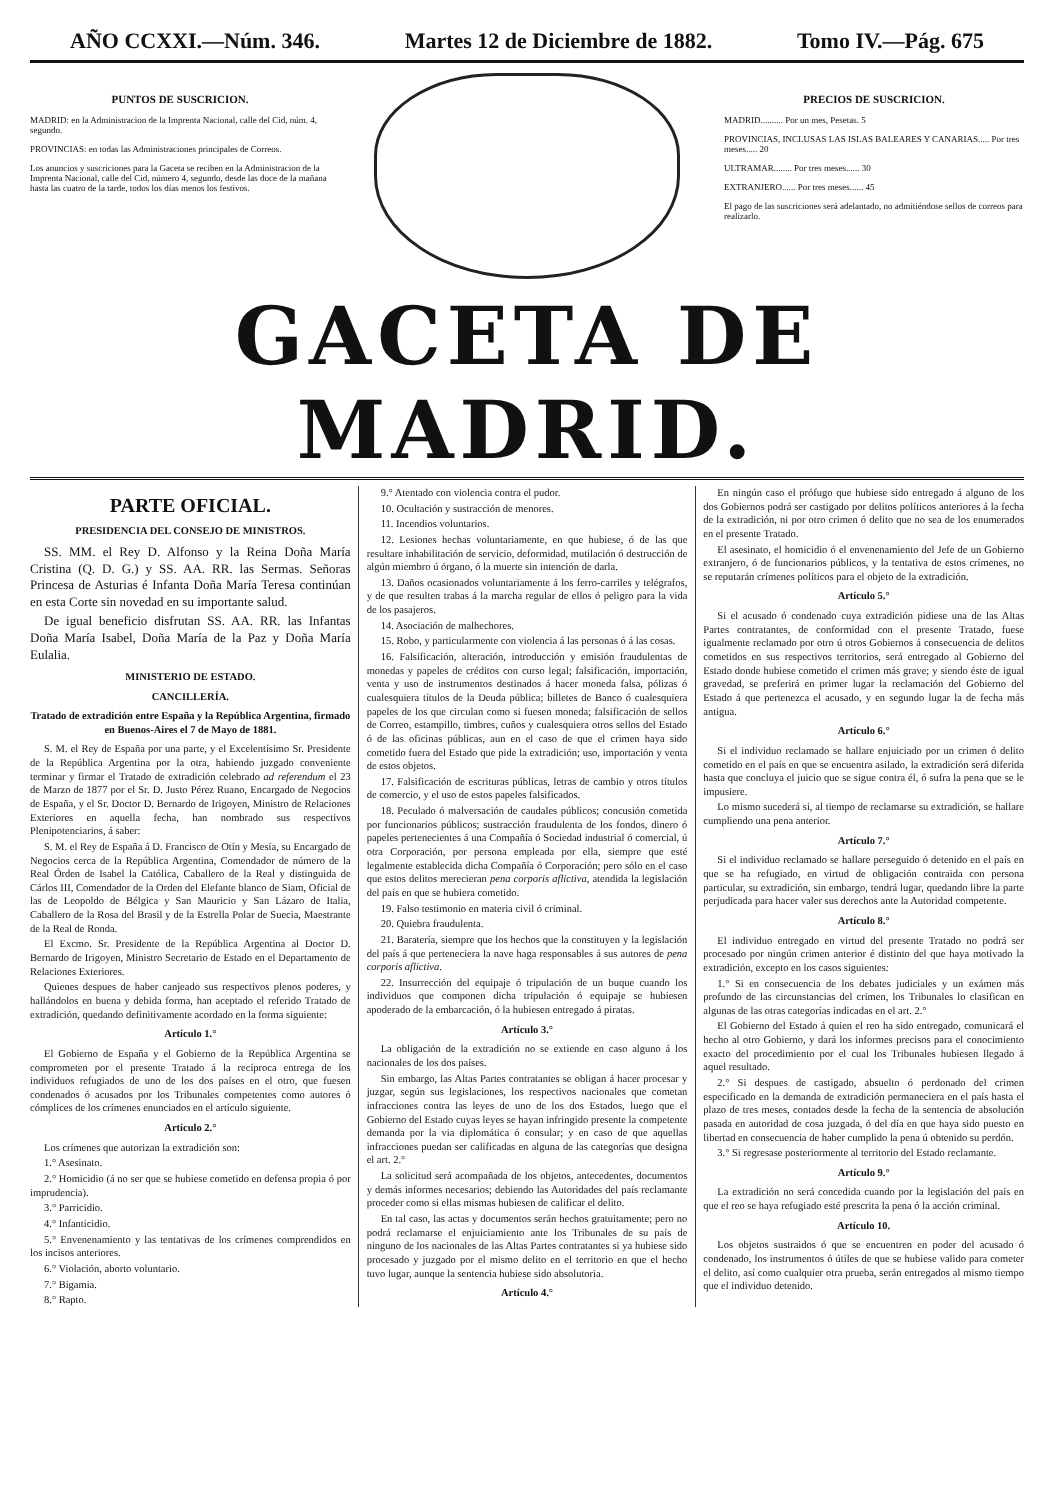AÑO CCXXI.—Núm. 346. Martes 12 de Diciembre de 1882. Tomo IV.—Pág. 675
PUNTOS DE SUSCRICION.
MADRID: en la Administracion de la Imprenta Nacional, calle del Cid, núm. 4, segundo.
PROVINCIAS: en todas las Administraciones principales de Correos.
Los anuncios y suscriciones para la Gaceta se reciben en la Administracion de la Imprenta Nacional, calle del Cid, número 4, segundo, desde las doce de la mañana hasta las cuatro de la tarde, todos los días menos los festivos.
PRECIOS DE SUSCRICION.
MADRID.......... Por un mes, Pesetas. 5
PROVINCIAS, INCLUSAS LAS ISLAS BALEARES Y CANARIAS..... Por tres meses..... 20
ULTRAMAR........ Por tres meses...... 30
EXTRANJERO...... Por tres meses...... 45
El pago de las suscriciones será adelantado, no admitiéndose sellos de correos para realizarlo.
GACETA DE MADRID.
PARTE OFICIAL.
PRESIDENCIA DEL CONSEJO DE MINISTROS.
SS. MM. el Rey D. Alfonso y la Reina Doña María Cristina (Q. D. G.) y SS. AA. RR. las Sermas. Señoras Princesa de Asturias é Infanta Doña María Teresa continúan en esta Corte sin novedad en su importante salud.
De igual beneficio disfrutan SS. AA. RR. las Infantas Doña María Isabel, Doña María de la Paz y Doña María Eulalia.
MINISTERIO DE ESTADO.
CANCILLERÍA.
Tratado de extradición entre España y la República Argentina, firmado en Buenos-Aires el 7 de Mayo de 1881.
S. M. el Rey de España por una parte, y el Excelentísimo Sr. Presidente de la República Argentina por la otra, habiendo juzgado conveniente terminar y firmar el Tratado de extradición celebrado ad referendum el 23 de Marzo de 1877 por el Sr. D. Justo Pérez Ruano, Encargado de Negocios de España, y el Sr. Doctor D. Bernardo de Irigoyen, Ministro de Relaciones Exteriores en aquella fecha, han nombrado sus respectivos Plenipotenciarios, á saber:
S. M. el Rey de España á D. Francisco de Otín y Mesía, su Encargado de Negocios cerca de la República Argentina, Comendador de número de la Real Órden de Isabel la Católica, Caballero de la Real y distinguida de Cárlos III, Comendador de la Orden del Elefante blanco de Siam, Oficial de las de Leopoldo de Bélgica y San Mauricio y San Lázaro de Italia, Caballero de la Rosa del Brasil y de la Estrella Polar de Suecia, Maestrante de la Real de Ronda.
El Excmo. Sr. Presidente de la República Argentina al Doctor D. Bernardo de Irigoyen, Ministro Secretario de Estado en el Departamento de Relaciones Exteriores.
Quienes despues de haber canjeado sus respectivos plenos poderes, y hallándolos en buena y debida forma, han aceptado el referido Tratado de extradición, quedando definitivamente acordado en la forma siguiente:
Artículo 1.°
El Gobierno de España y el Gobierno de la República Argentina se comprometen por el presente Tratado á la recíproca entrega de los individuos refugiados de uno de los dos países en el otro, que fuesen condenados ó acusados por los Tribunales competentes como autores ó cómplices de los crímenes enunciados en el artículo siguiente.
Artículo 2.°
Los crímenes que autorizan la extradición son:
1.° Asesinato.
2.° Homicidio (á no ser que se hubiese cometido en defensa propia ó por imprudencia).
3.° Parricidio.
4.° Infanticidio.
5.° Envenenamiento y las tentativas de los crímenes comprendidos en los incisos anteriores.
6.° Violación, aborto voluntario.
7.° Bigamia.
8.° Rapto.
9.° Atentado con violencia contra el pudor.
10. Ocultación y sustracción de menores.
11. Incendios voluntarios.
12. Lesiones hechas voluntariamente, en que hubiese, ó de las que resultare inhabilitación de servicio, deformidad, mutilación ó destrucción de algún miembro ú órgano, ó la muerte sin intención de darla.
13. Daños ocasionados voluntariamente á los ferro-carriles y telégrafos, y de que resulten trabas á la marcha regular de ellos ó peligro para la vida de los pasajeros.
14. Asociación de malhechores.
15. Robo, y particularmente con violencia á las personas ó á las cosas.
16. Falsificación, alteración, introducción y emisión fraudulentas de monedas y papeles de créditos con curso legal; falsificación, importación, venta y uso de instrumentos destinados á hacer moneda falsa, pólizas ó cualesquiera títulos de la Deuda pública; billetes de Banco ó cualesquiera papeles de los que circulan como si fuesen moneda; falsificación de sellos de Correo, estampillo, timbres, cuños y cualesquiera otros sellos del Estado ó de las oficinas públicas, aun en el caso de que el crimen haya sido cometido fuera del Estado que pide la extradición; uso, importación y venta de estos objetos.
17. Falsificación de escrituras públicas, letras de cambio y otros títulos de comercio, y el uso de estos papeles falsificados.
18. Peculado ó malversación de caudales públicos; concusión cometida por funcionarios públicos; sustracción fraudulenta de los fondos, dinero ó papeles pertenecientes á una Compañía ó Sociedad industrial ó comercial, ú otra Corporación, por persona empleada por ella, siempre que esté legalmente establecida dicha Compañía ó Corporación; pero sólo en el caso que estos delitos merecieran pena corporis aflictiva, atendida la legislación del país en que se hubiera cometido.
19. Falso testimonio en materia civil ó criminal.
20. Quiebra fraudulenta.
21. Baratería, siempre que los hechos que la constituyen y la legislación del país á que perteneciera la nave haga responsables á sus autores de pena corporis aflictiva.
22. Insurrección del equipaje ó tripulación de un buque cuando los individuos que componen dicha tripulación ó equipaje se hubiesen apoderado de la embarcación, ó la hubiesen entregado á piratas.
Artículo 3.°
La obligación de la extradición no se extiende en caso alguno á los nacionales de los dos países.
Sin embargo, las Altas Partes contratantes se obligan á hacer procesar y juzgar, según sus legislaciones, los respectivos nacionales que cometan infracciones contra las leyes de uno de los dos Estados, luego que el Gobierno del Estado cuyas leyes se hayan infringido presente la competente demanda por la via diplomática ó consular; y en caso de que aquellas infracciones puedan ser calificadas en alguna de las categorías que designa el art. 2.°
La solicitud será acompañada de los objetos, antecedentes, documentos y demás informes necesarios; debiendo las Autoridades del país reclamante proceder como si ellas mismas hubiesen de calificar el delito.
En tal caso, las actas y documentos serán hechos gratuitamente; pero no podrá reclamarse el enjuiciamiento ante los Tribunales de su país de ninguno de los nacionales de las Altas Partes contratantes si ya hubiese sido procesado y juzgado por el mismo delito en el territorio en que el hecho tuvo lugar, aunque la sentencia hubiese sido absolutoria.
Artículo 4.°
En ningún caso el prófugo que hubiese sido entregado á alguno de los dos Gobiernos podrá ser castigado por delitos políticos anteriores á la fecha de la extradición, ni por otro crimen ó delito que no sea de los enumerados en el presente Tratado.
El asesinato, el homicidio ó el envenenamiento del Jefe de un Gobierno extranjero, ó de funcionarios públicos, y la tentativa de estos crímenes, no se reputarán crímenes políticos para el objeto de la extradición.
Artículo 5.°
Si el acusado ó condenado cuya extradición pidiese una de las Altas Partes contratantes, de conformidad con el presente Tratado, fuese igualmente reclamado por otro ú otros Gobiernos á consecuencia de delitos cometidos en sus respectivos territorios, será entregado al Gobierno del Estado donde hubiese cometido el crimen más grave; y siendo éste de igual gravedad, se preferirá en primer lugar la reclamación del Gobierno del Estado á que pertenezca el acusado, y en segundo lugar la de fecha más antigua.
Artículo 6.°
Si el individuo reclamado se hallare enjuiciado por un crimen ó delito cometido en el país en que se encuentra asilado, la extradición será diferida hasta que concluya el juicio que se sigue contra él, ó sufra la pena que se le impusiere.
Lo mismo sucederá si, al tiempo de reclamarse su extradición, se hallare cumpliendo una pena anterior.
Artículo 7.°
Si el individuo reclamado se hallare perseguido ó detenido en el país en que se ha refugiado, en virtud de obligación contraida con persona particular, su extradición, sin embargo, tendrá lugar, quedando libre la parte perjudicada para hacer valer sus derechos ante la Autoridad competente.
Artículo 8.°
El individuo entregado en virtud del presente Tratado no podrá ser procesado por ningún crimen anterior é distinto del que haya motivado la extradición, excepto en los casos siguientes:
1.° Si en consecuencia de los debates judiciales y un exámen más profundo de las circunstancias del crimen, los Tribunales lo clasifican en algunas de las otras categorías indicadas en el art. 2.°
El Gobierno del Estado á quien el reo ha sido entregado, comunicará el hecho al otro Gobierno, y dará los informes precisos para el conocimiento exacto del procedimiento por el cual los Tribunales hubiesen llegado á aquel resultado.
2.° Si despues de castigado, absuelto ó perdonado del crimen especificado en la demanda de extradición permaneciera en el país hasta el plazo de tres meses, contados desde la fecha de la sentencia de absolución pasada en autoridad de cosa juzgada, ó del día en que haya sido puesto en libertad en consecuencia de haber cumplido la pena ú obtenido su perdón.
3.° Si regresase posteriormente al territorio del Estado reclamante.
Artículo 9.°
La extradición no será concedida cuando por la legislación del país en que el reo se haya refugiado esté prescrita la pena ó la acción criminal.
Artículo 10.
Los objetos sustraidos ó que se encuentren en poder del acusado ó condenado, los instrumentos ó útiles de que se hubiese valido para cometer el delito, así como cualquier otra prueba, serán entregados al mismo tiempo que el individuo detenido.